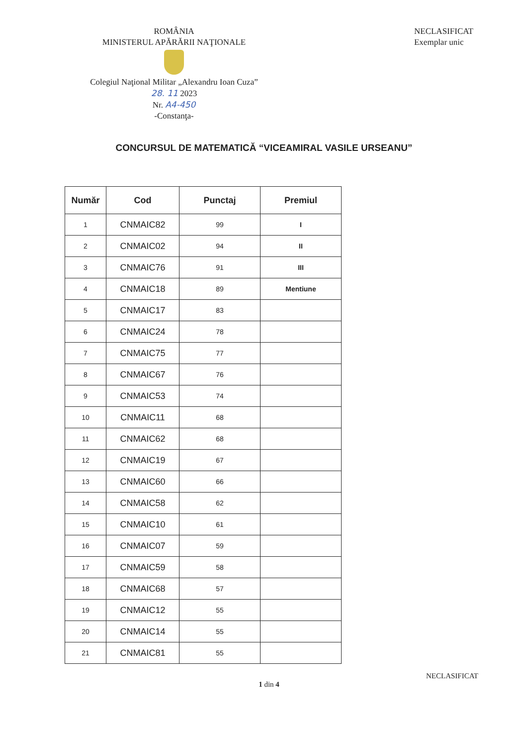ROMÂNIA
MINISTERUL APĂRĂRII NAŢIONALE
Colegiul Naţional Militar „Alexandru Ioan Cuza”
28. 11 2023
Nr. A4-450
-Constanţa-
NECLASIFICAT
Exemplar unic
CONCURSUL DE MATEMATICĂ “VICEAMIRAL VASILE URSEANU”
| Număr | Cod | Punctaj | Premiul |
| --- | --- | --- | --- |
| 1 | CNMAIC82 | 99 | I |
| 2 | CNMAIC02 | 94 | II |
| 3 | CNMAIC76 | 91 | III |
| 4 | CNMAIC18 | 89 | Mentiune |
| 5 | CNMAIC17 | 83 | |
| 6 | CNMAIC24 | 78 | |
| 7 | CNMAIC75 | 77 | |
| 8 | CNMAIC67 | 76 | |
| 9 | CNMAIC53 | 74 | |
| 10 | CNMAIC11 | 68 | |
| 11 | CNMAIC62 | 68 | |
| 12 | CNMAIC19 | 67 | |
| 13 | CNMAIC60 | 66 | |
| 14 | CNMAIC58 | 62 | |
| 15 | CNMAIC10 | 61 | |
| 16 | CNMAIC07 | 59 | |
| 17 | CNMAIC59 | 58 | |
| 18 | CNMAIC68 | 57 | |
| 19 | CNMAIC12 | 55 | |
| 20 | CNMAIC14 | 55 | |
| 21 | CNMAIC81 | 55 | |
NECLASIFICAT
1 din 4